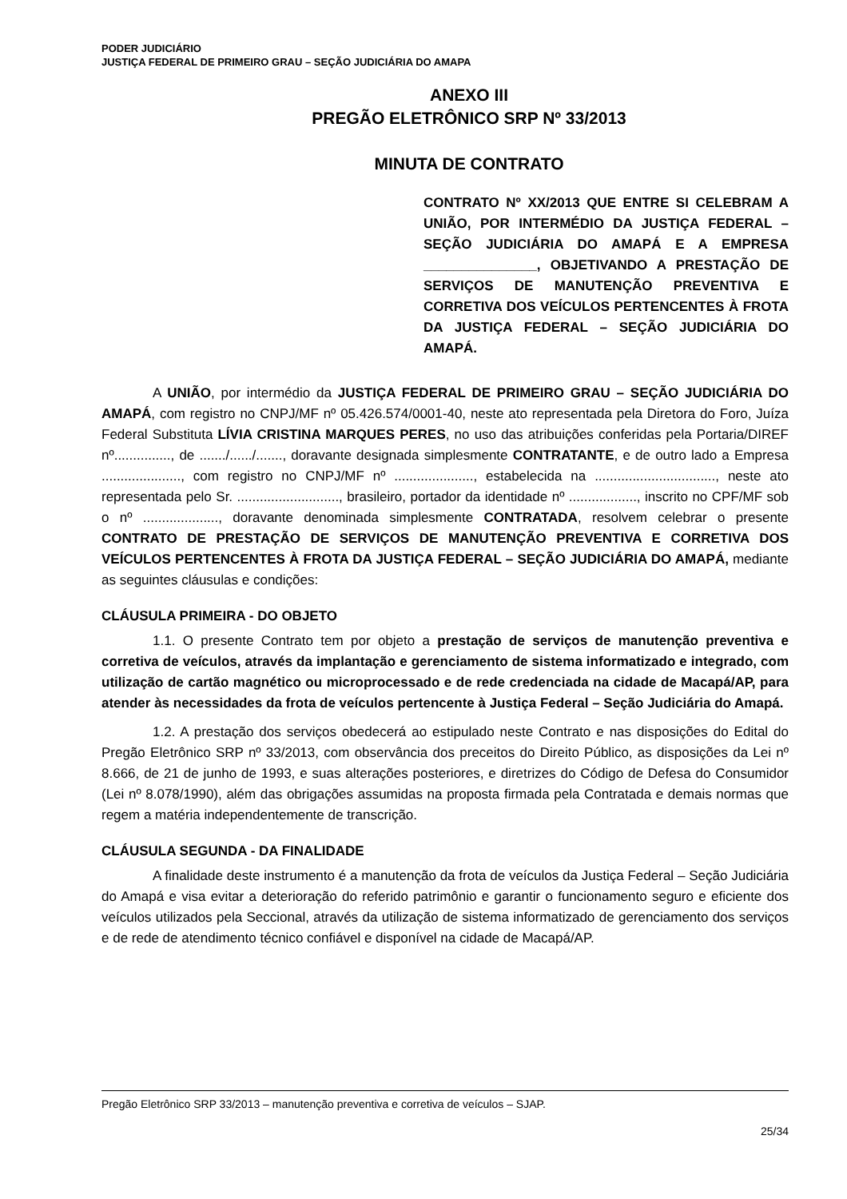PODER JUDICIÁRIO
JUSTIÇA FEDERAL DE PRIMEIRO GRAU – SEÇÃO JUDICIÁRIA DO AMAPA
ANEXO III
PREGÃO ELETRÔNICO SRP Nº 33/2013
MINUTA DE CONTRATO
CONTRATO Nº XX/2013 QUE ENTRE SI CELEBRAM A UNIÃO, POR INTERMÉDIO DA JUSTIÇA FEDERAL – SEÇÃO JUDICIÁRIA DO AMAPÁ E A EMPRESA _______________, OBJETIVANDO A PRESTAÇÃO DE SERVIÇOS DE MANUTENÇÃO PREVENTIVA E CORRETIVA DOS VEÍCULOS PERTENCENTES À FROTA DA JUSTIÇA FEDERAL – SEÇÃO JUDICIÁRIA DO AMAPÁ.
A UNIÃO, por intermédio da JUSTIÇA FEDERAL DE PRIMEIRO GRAU – SEÇÃO JUDICIÁRIA DO AMAPÁ, com registro no CNPJ/MF nº 05.426.574/0001-40, neste ato representada pela Diretora do Foro, Juíza Federal Substituta LÍVIA CRISTINA MARQUES PERES, no uso das atribuições conferidas pela Portaria/DIREF nº..............., de ......./....../......., doravante designada simplesmente CONTRATANTE, e de outro lado a Empresa ....................., com registro no CNPJ/MF nº ....................., estabelecida na ................................, neste ato representada pelo Sr. ..........................., brasileiro, portador da identidade nº .................., inscrito no CPF/MF sob o nº ...................., doravante denominada simplesmente CONTRATADA, resolvem celebrar o presente CONTRATO DE PRESTAÇÃO DE SERVIÇOS DE MANUTENÇÃO PREVENTIVA E CORRETIVA DOS VEÍCULOS PERTENCENTES À FROTA DA JUSTIÇA FEDERAL – SEÇÃO JUDICIÁRIA DO AMAPÁ, mediante as seguintes cláusulas e condições:
CLÁUSULA PRIMEIRA - DO OBJETO
1.1. O presente Contrato tem por objeto a prestação de serviços de manutenção preventiva e corretiva de veículos, através da implantação e gerenciamento de sistema informatizado e integrado, com utilização de cartão magnético ou microprocessado e de rede credenciada na cidade de Macapá/AP, para atender às necessidades da frota de veículos pertencente à Justiça Federal – Seção Judiciária do Amapá.
1.2. A prestação dos serviços obedecerá ao estipulado neste Contrato e nas disposições do Edital do Pregão Eletrônico SRP nº 33/2013, com observância dos preceitos do Direito Público, as disposições da Lei nº 8.666, de 21 de junho de 1993, e suas alterações posteriores, e diretrizes do Código de Defesa do Consumidor (Lei nº 8.078/1990), além das obrigações assumidas na proposta firmada pela Contratada e demais normas que regem a matéria independentemente de transcrição.
CLÁUSULA SEGUNDA - DA FINALIDADE
A finalidade deste instrumento é a manutenção da frota de veículos da Justiça Federal – Seção Judiciária do Amapá e visa evitar a deterioração do referido patrimônio e garantir o funcionamento seguro e eficiente dos veículos utilizados pela Seccional, através da utilização de sistema informatizado de gerenciamento dos serviços e de rede de atendimento técnico confiável e disponível na cidade de Macapá/AP.
Pregão Eletrônico SRP 33/2013 – manutenção preventiva e corretiva de veículos – SJAP.
25/34